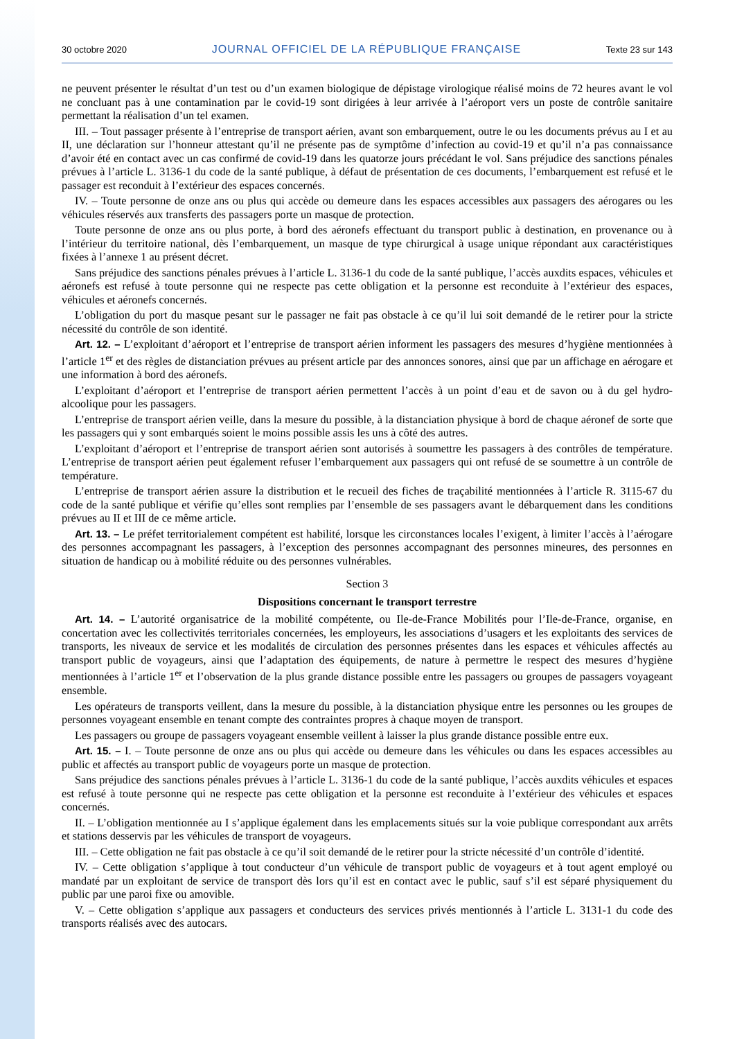30 octobre 2020 JOURNAL OFFICIEL DE LA RÉPUBLIQUE FRANÇAISE Texte 23 sur 143
ne peuvent présenter le résultat d’un test ou d’un examen biologique de dépistage virologique réalisé moins de 72 heures avant le vol ne concluant pas à une contamination par le covid-19 sont dirigées à leur arrivée à l’aéroport vers un poste de contrôle sanitaire permettant la réalisation d’un tel examen.
III. – Tout passager présente à l’entreprise de transport aérien, avant son embarquement, outre le ou les documents prévus au I et au II, une déclaration sur l’honneur attestant qu’il ne présente pas de symptôme d’infection au covid-19 et qu’il n’a pas connaissance d’avoir été en contact avec un cas confirmé de covid-19 dans les quatorze jours précédant le vol. Sans préjudice des sanctions pénales prévues à l’article L. 3136-1 du code de la santé publique, à défaut de présentation de ces documents, l’embarquement est refusé et le passager est reconduit à l’extérieur des espaces concernés.
IV. – Toute personne de onze ans ou plus qui accède ou demeure dans les espaces accessibles aux passagers des aérogares ou les véhicules réservés aux transferts des passagers porte un masque de protection.
Toute personne de onze ans ou plus porte, à bord des aéronefs effectuant du transport public à destination, en provenance ou à l’intérieur du territoire national, dès l’embarquement, un masque de type chirurgical à usage unique répondant aux caractéristiques fixées à l’annexe 1 au présent décret.
Sans préjudice des sanctions pénales prévues à l’article L. 3136-1 du code de la santé publique, l’accès auxdits espaces, véhicules et aéronefs est refusé à toute personne qui ne respecte pas cette obligation et la personne est reconduite à l’extérieur des espaces, véhicules et aéronefs concernés.
L’obligation du port du masque pesant sur le passager ne fait pas obstacle à ce qu’il lui soit demandé de le retirer pour la stricte nécessité du contrôle de son identité.
Art. 12. – L’exploitant d’aéroport et l’entreprise de transport aérien informent les passagers des mesures d’hygiène mentionnées à l’article 1<sup>er</sup> et des règles de distanciation prévues au présent article par des annonces sonores, ainsi que par un affichage en aérogare et une information à bord des aéronefs.
L’exploitant d’aéroport et l’entreprise de transport aérien permettent l’accès à un point d’eau et de savon ou à du gel hydro-alcoolique pour les passagers.
L’entreprise de transport aérien veille, dans la mesure du possible, à la distanciation physique à bord de chaque aéronef de sorte que les passagers qui y sont embarqués soient le moins possible assis les uns à côté des autres.
L’exploitant d’aéroport et l’entreprise de transport aérien sont autorisés à soumettre les passagers à des contrôles de température. L’entreprise de transport aérien peut également refuser l’embarquement aux passagers qui ont refusé de se soumettre à un contrôle de température.
L’entreprise de transport aérien assure la distribution et le recueil des fiches de traçabilité mentionnées à l’article R. 3115-67 du code de la santé publique et vérifie qu’elles sont remplies par l’ensemble de ses passagers avant le débarquement dans les conditions prévues au II et III de ce même article.
Art. 13. – Le préfet territorialement compétent est habilité, lorsque les circonstances locales l’exigent, à limiter l’accès à l’aérogare des personnes accompagnant les passagers, à l’exception des personnes accompagnant des personnes mineures, des personnes en situation de handicap ou à mobilité réduite ou des personnes vulnérables.
Section 3
Dispositions concernant le transport terrestre
Art. 14. – L’autorité organisatrice de la mobilité compétente, ou Ile-de-France Mobilités pour l’Ile-de-France, organise, en concertation avec les collectivités territoriales concernées, les employeurs, les associations d’usagers et les exploitants des services de transports, les niveaux de service et les modalités de circulation des personnes présentes dans les espaces et véhicules affectés au transport public de voyageurs, ainsi que l’adaptation des équipements, de nature à permettre le respect des mesures d’hygiène mentionnées à l’article 1<sup>er</sup> et l’observation de la plus grande distance possible entre les passagers ou groupes de passagers voyageant ensemble.
Les opérateurs de transports veillent, dans la mesure du possible, à la distanciation physique entre les personnes ou les groupes de personnes voyageant ensemble en tenant compte des contraintes propres à chaque moyen de transport.
Les passagers ou groupe de passagers voyageant ensemble veillent à laisser la plus grande distance possible entre eux.
Art. 15. – I. – Toute personne de onze ans ou plus qui accède ou demeure dans les véhicules ou dans les espaces accessibles au public et affectés au transport public de voyageurs porte un masque de protection.
Sans préjudice des sanctions pénales prévues à l’article L. 3136-1 du code de la santé publique, l’accès auxdits véhicules et espaces est refusé à toute personne qui ne respecte pas cette obligation et la personne est reconduite à l’extérieur des véhicules et espaces concernés.
II. – L’obligation mentionnée au I s’applique également dans les emplacements situés sur la voie publique correspondant aux arrêts et stations desservis par les véhicules de transport de voyageurs.
III. – Cette obligation ne fait pas obstacle à ce qu’il soit demandé de le retirer pour la stricte nécessité d’un contrôle d’identité.
IV. – Cette obligation s’applique à tout conducteur d’un véhicule de transport public de voyageurs et à tout agent employé ou mandaté par un exploitant de service de transport dès lors qu’il est en contact avec le public, sauf s’il est séparé physiquement du public par une paroi fixe ou amovible.
V. – Cette obligation s’applique aux passagers et conducteurs des services privés mentionnés à l’article L. 3131-1 du code des transports réalisés avec des autocars.